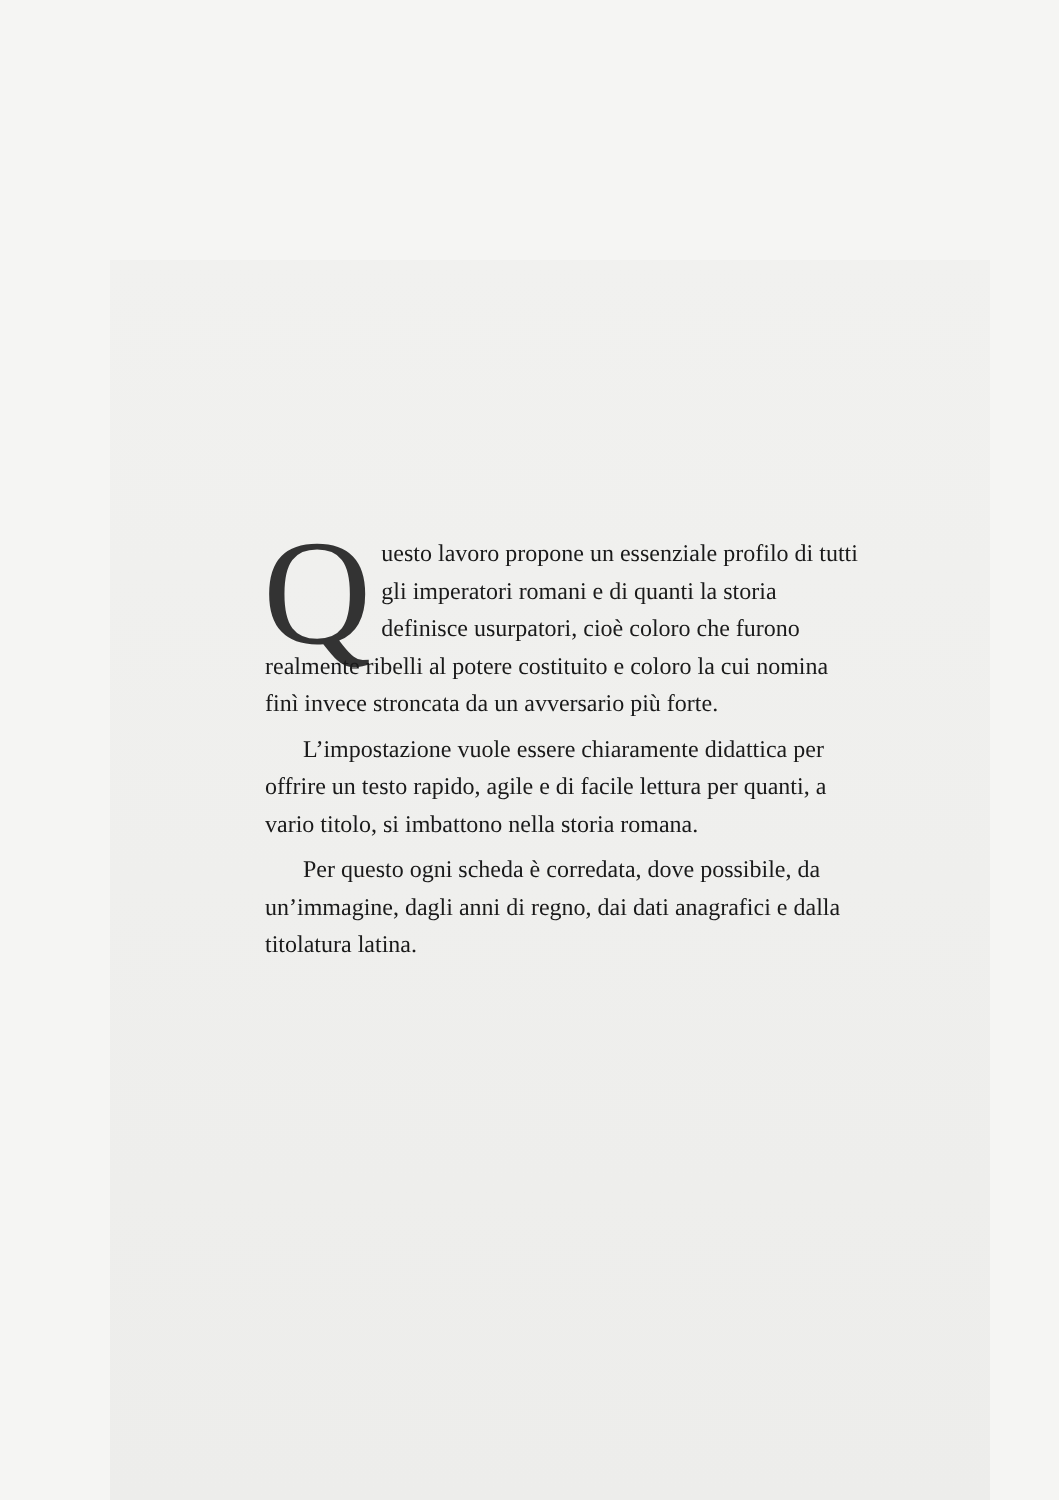Questo lavoro propone un essenziale profilo di tutti gli imperatori romani e di quanti la storia definisce usurpatori, cioè coloro che furono realmente ribelli al potere costituito e coloro la cui nomina finì invece stroncata da un avversario più forte.
L’impostazione vuole essere chiaramente didattica per offrire un testo rapido, agile e di facile lettura per quanti, a vario titolo, si imbattono nella storia romana.
Per questo ogni scheda è corredata, dove possibile, da un’immagine, dagli anni di regno, dai dati anagrafici e dalla titolatura latina.